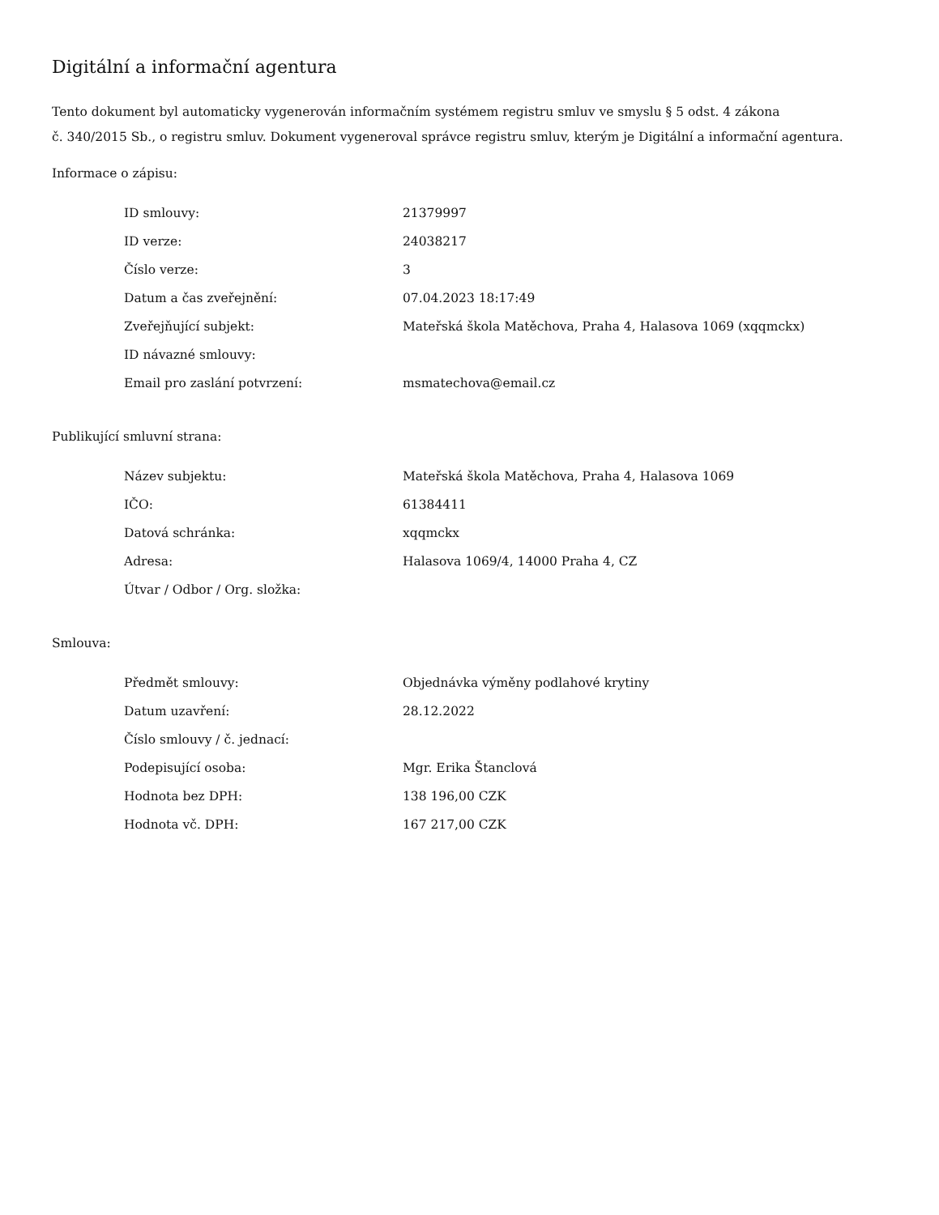Digitální a informační agentura
Tento dokument byl automaticky vygenerován informačním systémem registru smluv ve smyslu § 5 odst. 4 zákona
č. 340/2015 Sb., o registru smluv. Dokument vygeneroval správce registru smluv, kterým je Digitální a informační agentura.
Informace o zápisu:
| ID smlouvy: | 21379997 |
| ID verze: | 24038217 |
| Číslo verze: | 3 |
| Datum a čas zveřejnění: | 07.04.2023 18:17:49 |
| Zveřejňující subjekt: | Mateřská škola Matěchova, Praha 4, Halasova 1069 (xqqmckx) |
| ID návazné smlouvy: | |
| Email pro zaslání potvrzení: | msmatechova@email.cz |
Publikující smluvní strana:
| Název subjektu: | Mateřská škola Matěchova, Praha 4, Halasova 1069 |
| IČO: | 61384411 |
| Datová schránka: | xqqmckx |
| Adresa: | Halasova 1069/4, 14000 Praha 4, CZ |
| Útvar / Odbor / Org. složka: | |
Smlouva:
| Předmět smlouvy: | Objednávka výměny podlahové krytiny |
| Datum uzavření: | 28.12.2022 |
| Číslo smlouvy / č. jednací: | |
| Podepisující osoba: | Mgr. Erika Štanclová |
| Hodnota bez DPH: | 138 196,00 CZK |
| Hodnota vč. DPH: | 167 217,00 CZK |